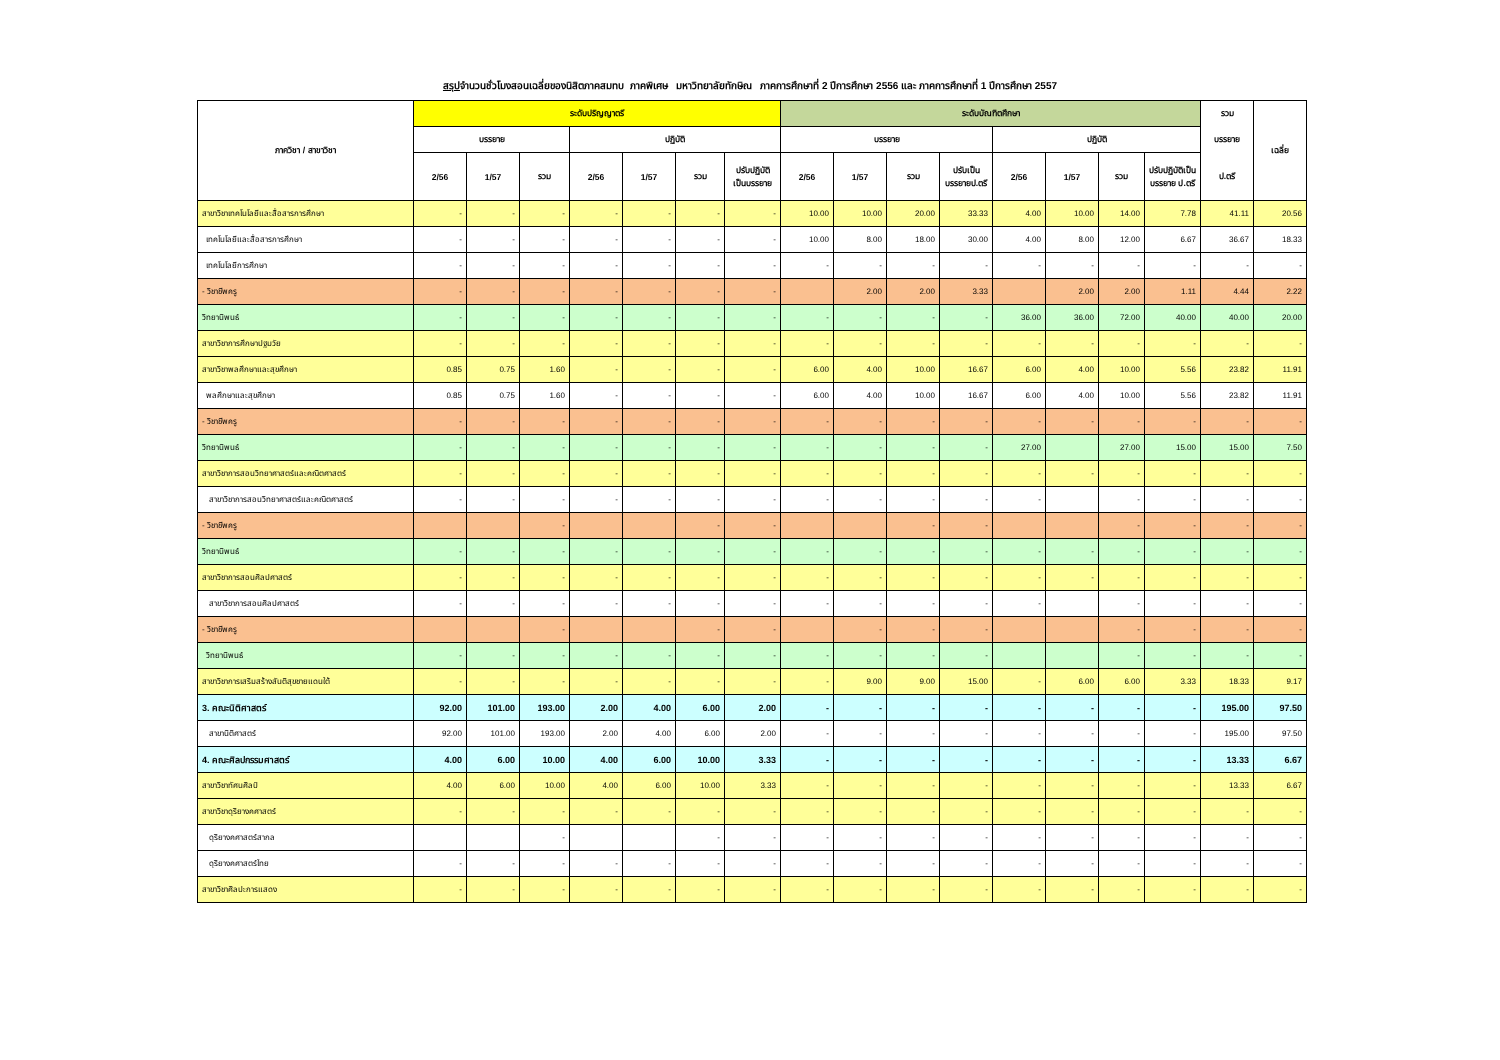สรุปจำนวนชั่วโมงสอนเฉลี่ยของนิสิตภาคสมทบ ภาคพิเศษ มหาวิทยาลัยทักษิณ ภาคการศึกษาที่ 2 ปีการศึกษา 2556 และ ภาคการศึกษาที่ 1 ปีการศึกษา 2557
| ภาควิชา / สาขาวิชา | ระดับปริญญาตรี | | | | | | | ระดับบัณฑิตศึกษา | | | | | | | | รวม | เฉลี่ย |
| --- | --- | --- | --- | --- | --- | --- | --- | --- | --- | --- | --- | --- | --- | --- | --- | --- | --- |
| | บรรยาย | | | ปฏิบัติ | | | | บรรยาย | | | | ปฏิบัติ | | | | บรรยาย | |
| | 2/56 | 1/57 | รวม | 2/56 | 1/57 | รวม | ปรับปฏิบัติ เป็นบรรยาย | 2/56 | 1/57 | รวม | ปรับเป็น บรรยายป.ตรี | 2/56 | 1/57 | รวม | ปรับปฏิบัติเป็น บรรยาย ป.ตรี | ป.ตรี | |
| สาขาวิชาเทคโนโลยีและสื่อสารการศึกษา | - | - | - | - | - | - | - | 10.00 | 10.00 | 20.00 | 33.33 | 4.00 | 10.00 | 14.00 | 7.78 | 41.11 | 20.56 |
| เทคโนโลยีและสื่อสารการศึกษา | - | - | - | - | - | - | - | 10.00 | 8.00 | 18.00 | 30.00 | 4.00 | 8.00 | 12.00 | 6.67 | 36.67 | 18.33 |
| เทคโนโลยีการศึกษา | - | - | - | - | - | - | - | - | - | - | - | - | - | - | - | - | - |
| - วิชาชีพครู | - | - | - | - | - | - | - | | 2.00 | 2.00 | 3.33 | | 2.00 | 2.00 | 1.11 | 4.44 | 2.22 |
| วิทยานิพนธ์ | - | - | - | - | - | - | - | - | - | - | - | 36.00 | 36.00 | 72.00 | 40.00 | 40.00 | 20.00 |
| สาขาวิชาการศึกษาปฐมวัย | - | - | - | - | - | - | - | - | - | - | - | - | - | - | - | - | - |
| สาขาวิชาพลศึกษาและสุขศึกษา | 0.85 | 0.75 | 1.60 | - | - | - | - | 6.00 | 4.00 | 10.00 | 16.67 | 6.00 | 4.00 | 10.00 | 5.56 | 23.82 | 11.91 |
| พลศึกษาและสุขศึกษา | 0.85 | 0.75 | 1.60 | - | - | - | - | 6.00 | 4.00 | 10.00 | 16.67 | 6.00 | 4.00 | 10.00 | 5.56 | 23.82 | 11.91 |
| - วิชาชีพครู | - | - | - | - | - | - | - | - | - | - | - | - | - | - | - | - | - |
| วิทยานิพนธ์ | - | - | - | - | - | - | - | - | - | - | - | 27.00 | | 27.00 | 15.00 | 15.00 | 7.50 |
| สาขาวิชาการสอนวิทยาศาสตร์และคณิตศาสตร์ | - | - | - | - | - | - | - | - | - | - | - | - | - | - | - | - | - |
| สาขาวิชาการสอนวิทยาศาสตร์และคณิตศาสตร์ | - | - | - | - | - | - | - | - | - | - | - | - | | - | - | - | - |
| - วิชาชีพครู | | | - | | | - | - | | | - | - | | | - | - | - | - |
| วิทยานิพนธ์ | - | - | - | - | - | - | - | - | - | - | - | - | - | - | - | - | - |
| สาขาวิชาการสอนศิลปศาสตร์ | - | - | - | - | - | - | - | - | - | - | - | - | - | - | - | - | - |
| สาขาวิชาการสอนศิลปศาสตร์ | - | - | - | - | - | - | - | - | - | - | - | - | | - | - | - | - |
| - วิชาชีพครู | | | - | | | - | - | | - | - | - | | | - | - | - | - |
| วิทยานิพนธ์ | - | - | - | - | - | - | - | - | - | - | - | | | - | - | - | - |
| สาขาวิชาการเสริมสร้างสันติสุขชายแดนใต้ | - | - | - | - | - | - | - | - | 9.00 | 9.00 | 15.00 | - | 6.00 | 6.00 | 3.33 | 18.33 | 9.17 |
| 3. คณะนิติศาสตร์ | 92.00 | 101.00 | 193.00 | 2.00 | 4.00 | 6.00 | 2.00 | - | - | - | - | - | - | - | - | 195.00 | 97.50 |
| สาขานิติศาสตร์ | 92.00 | 101.00 | 193.00 | 2.00 | 4.00 | 6.00 | 2.00 | - | - | - | - | - | - | - | - | 195.00 | 97.50 |
| 4. คณะศิลปกรรมศาสตร์ | 4.00 | 6.00 | 10.00 | 4.00 | 6.00 | 10.00 | 3.33 | - | - | - | - | - | - | - | - | 13.33 | 6.67 |
| สาขาวิชาทัศนศิลป์ | 4.00 | 6.00 | 10.00 | 4.00 | 6.00 | 10.00 | 3.33 | - | - | - | - | - | - | - | - | 13.33 | 6.67 |
| สาขาวิชาดุริยางคศาสตร์ | - | - | - | - | - | - | - | - | - | - | - | - | - | - | - | - | - |
| ดุริยางคศาสตร์สากล | | | - | | | - | - | - | - | - | - | - | - | - | - | - | - |
| ดุริยางคศาสตร์ไทย | - | - | - | - | - | - | - | - | - | - | - | - | - | - | - | - | - |
| สาขาวิชาศิลปะการแสดง | - | - | - | - | - | - | - | - | - | - | - | - | - | - | - | - | - |